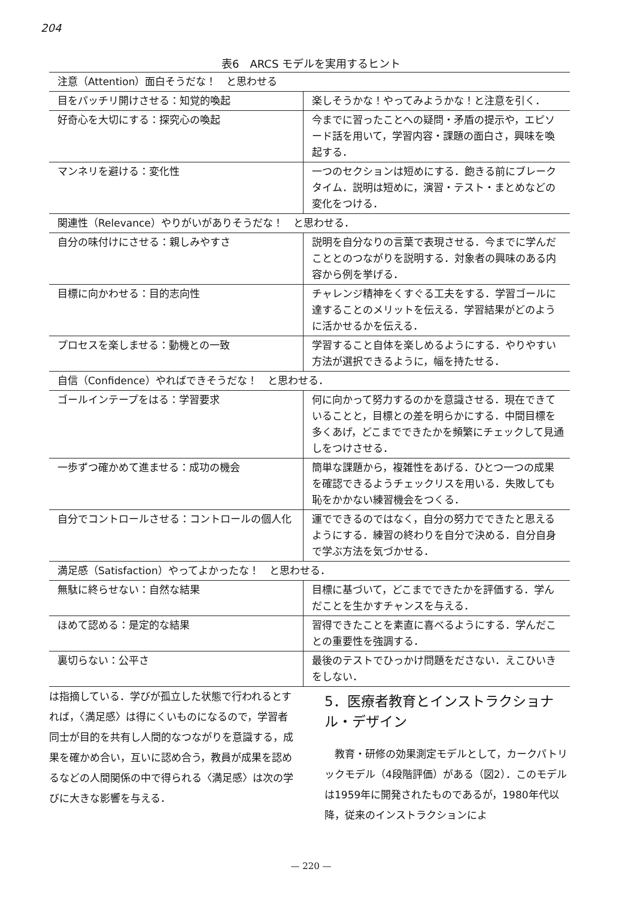204
表6　ARCS モデルを実用するヒント
| 注意（Attention）面白そうだな！ と思わせる | |
| 目をパッチリ開けさせる：知覚的喚起 | 楽しそうかな！やってみようかな！と注意を引く． |
| 好奇心を大切にする：探究心の喚起 | 今までに習ったことへの疑問・矛盾の提示や，エピソード話を用いて，学習内容・課題の面白さ，興味を喚起する． |
| マンネリを避ける：変化性 | 一つのセクションは短めにする．飽きる前にブレークタイム．説明は短めに，演習・テスト・まとめなどの変化をつける． |
| 関連性（Relevance）やりがいがありそうだな！ と思わせる． | |
| 自分の味付けにさせる：親しみやすさ | 説明を自分なりの言葉で表現させる．今までに学んだこととのつながりを説明する．対象者の興味のある内容から例を挙げる． |
| 目標に向かわせる：目的志向性 | チャレンジ精神をくすぐる工夫をする．学習ゴールに達することのメリットを伝える．学習結果がどのように活かせるかを伝える． |
| プロセスを楽しませる：動機との一致 | 学習すること自体を楽しめるようにする．やりやすい方法が選択できるように，幅を持たせる． |
| 自信（Confidence）やればできそうだな！ と思わせる． | |
| ゴールインテープをはる：学習要求 | 何に向かって努力するのかを意識させる．現在できていることと，目標との差を明らかにする．中間目標を多くあげ，どこまでできたかを頻繁にチェックして見通しをつけさせる． |
| 一歩ずつ確かめて進ませる：成功の機会 | 簡単な課題から，複雑性をあげる．ひとつ一つの成果を確認できるようチェックリスを用いる．失敗しても恥をかかない練習機会をつくる． |
| 自分でコントロールさせる：コントロールの個人化 | 運でできるのではなく，自分の努力でできたと思えるようにする．練習の終わりを自分で決める．自分自身で学ぶ方法を気づかせる． |
| 満足感（Satisfaction）やってよかったな！ と思わせる． | |
| 無駄に終らせない：自然な結果 | 目標に基づいて，どこまでできたかを評価する．学んだことを生かすチャンスを与える． |
| ほめて認める：是定的な結果 | 習得できたことを素直に喜べるようにする．学んだことの重要性を強調する． |
| 裏切らない：公平さ | 最後のテストでひっかけ問題をださない．えこひいきをしない． |
は指摘している．学びが孤立した状態で行われるとすれば，〈満足感〉は得にくいものになるので，学習者同士が目的を共有し人間的なつながりを意識する，成果を確かめ合い，互いに認め合う，教員が成果を認めるなどの人間関係の中で得られる〈満足感〉は次の学びに大きな影響を与える．
5．医療者教育とインストラクショナル・デザイン
　教育・研修の効果測定モデルとして，カークパトリックモデル（4段階評価）がある（図2）．このモデルは1959年に開発されたものであるが，1980年代以降，従来のインストラクションによ
— 220 —